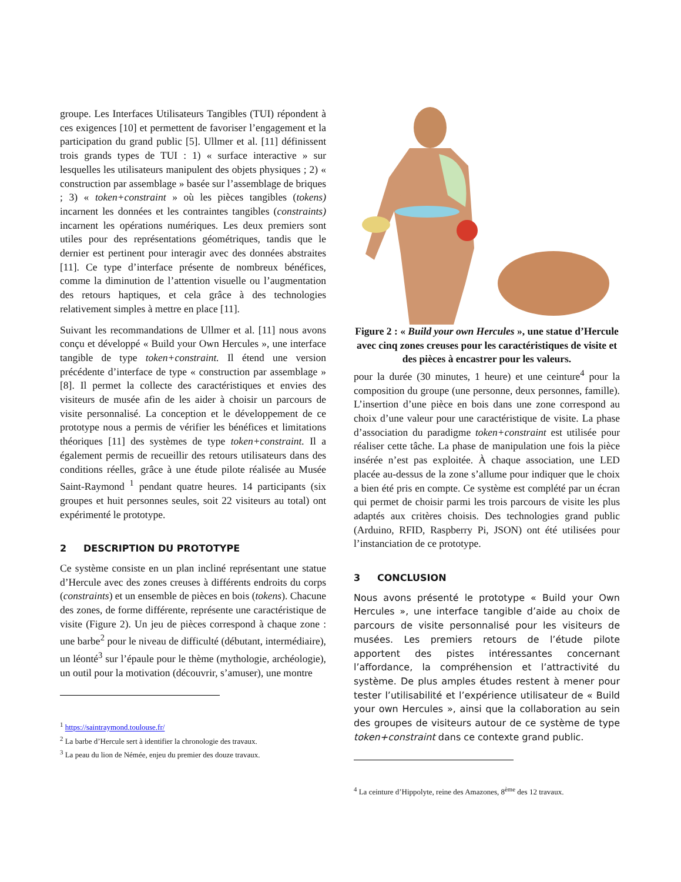groupe. Les Interfaces Utilisateurs Tangibles (TUI) répondent à ces exigences [10] et permettent de favoriser l’engagement et la participation du grand public [5]. Ullmer et al. [11] définissent trois grands types de TUI : 1) « surface interactive » sur lesquelles les utilisateurs manipulent des objets physiques ; 2) « construction par assemblage » basée sur l’assemblage de briques ; 3) « token+constraint » où les pièces tangibles (tokens) incarnent les données et les contraintes tangibles (constraints) incarnent les opérations numériques. Les deux premiers sont utiles pour des représentations géométriques, tandis que le dernier est pertinent pour interagir avec des données abstraites [11]. Ce type d’interface présente de nombreux bénéfices, comme la diminution de l’attention visuelle ou l’augmentation des retours haptiques, et cela grâce à des technologies relativement simples à mettre en place [11].
Suivant les recommandations de Ullmer et al. [11] nous avons conçu et développé « Build your Own Hercules », une interface tangible de type token+constraint. Il étend une version précédente d’interface de type « construction par assemblage » [8]. Il permet la collecte des caractéristiques et envies des visiteurs de musée afin de les aider à choisir un parcours de visite personnalisé. La conception et le développement de ce prototype nous a permis de vérifier les bénéfices et limitations théoriques [11] des systèmes de type token+constraint. Il a également permis de recueillir des retours utilisateurs dans des conditions réelles, grâce à une étude pilote réalisée au Musée Saint-Raymond <sup>1</sup> pendant quatre heures. 14 participants (six groupes et huit personnes seules, soit 22 visiteurs au total) ont expérimenté le prototype.
2 DESCRIPTION DU PROTOTYPE
Ce système consiste en un plan incliné représentant une statue d’Hercule avec des zones creuses à différents endroits du corps (constraints) et un ensemble de pièces en bois (tokens). Chacune des zones, de forme différente, représente une caractéristique de visite (Figure 2). Un jeu de pièces correspond à chaque zone : une barbe<sup>2</sup> pour le niveau de difficulté (débutant, intermédiaire), un léonté<sup>3</sup> sur l’épaule pour le thème (mythologie, archéologie), un outil pour la motivation (découvrir, s’amuser), une montre
<sup>1</sup> https://saintraymond.toulouse.fr/
<sup>2</sup> La barbe d’Hercule sert à identifier la chronologie des travaux.
<sup>3</sup> La peau du lion de Némée, enjeu du premier des douze travaux.
Figure 2 : « Build your own Hercules », une statue d’Hercule avec cinq zones creuses pour les caractéristiques de visite et des pièces à encastrer pour les valeurs.
pour la durée (30 minutes, 1 heure) et une ceinture<sup>4</sup> pour la composition du groupe (une personne, deux personnes, famille). L’insertion d’une pièce en bois dans une zone correspond au choix d’une valeur pour une caractéristique de visite. La phase d’association du paradigme token+constraint est utilisée pour réaliser cette tâche. La phase de manipulation une fois la pièce insérée n’est pas exploitée. À chaque association, une LED placée au-dessus de la zone s’allume pour indiquer que le choix a bien été pris en compte. Ce système est complété par un écran qui permet de choisir parmi les trois parcours de visite les plus adaptés aux critères choisis. Des technologies grand public (Arduino, RFID, Raspberry Pi, JSON) ont été utilisées pour l’instanciation de ce prototype.
3 CONCLUSION
Nous avons présenté le prototype « Build your Own Hercules », une interface tangible d’aide au choix de parcours de visite personnalisé pour les visiteurs de musées. Les premiers retours de l’étude pilote apportent des pistes intéressantes concernant l’affordance, la compréhension et l’attractivité du système. De plus amples études restent à mener pour tester l’utilisabilité et l’expérience utilisateur de « Build your own Hercules », ainsi que la collaboration au sein des groupes de visiteurs autour de ce système de type token+constraint dans ce contexte grand public.
<sup>4</sup> La ceinture d’Hippolyte, reine des Amazones, 8<sup>ème</sup> des 12 travaux.